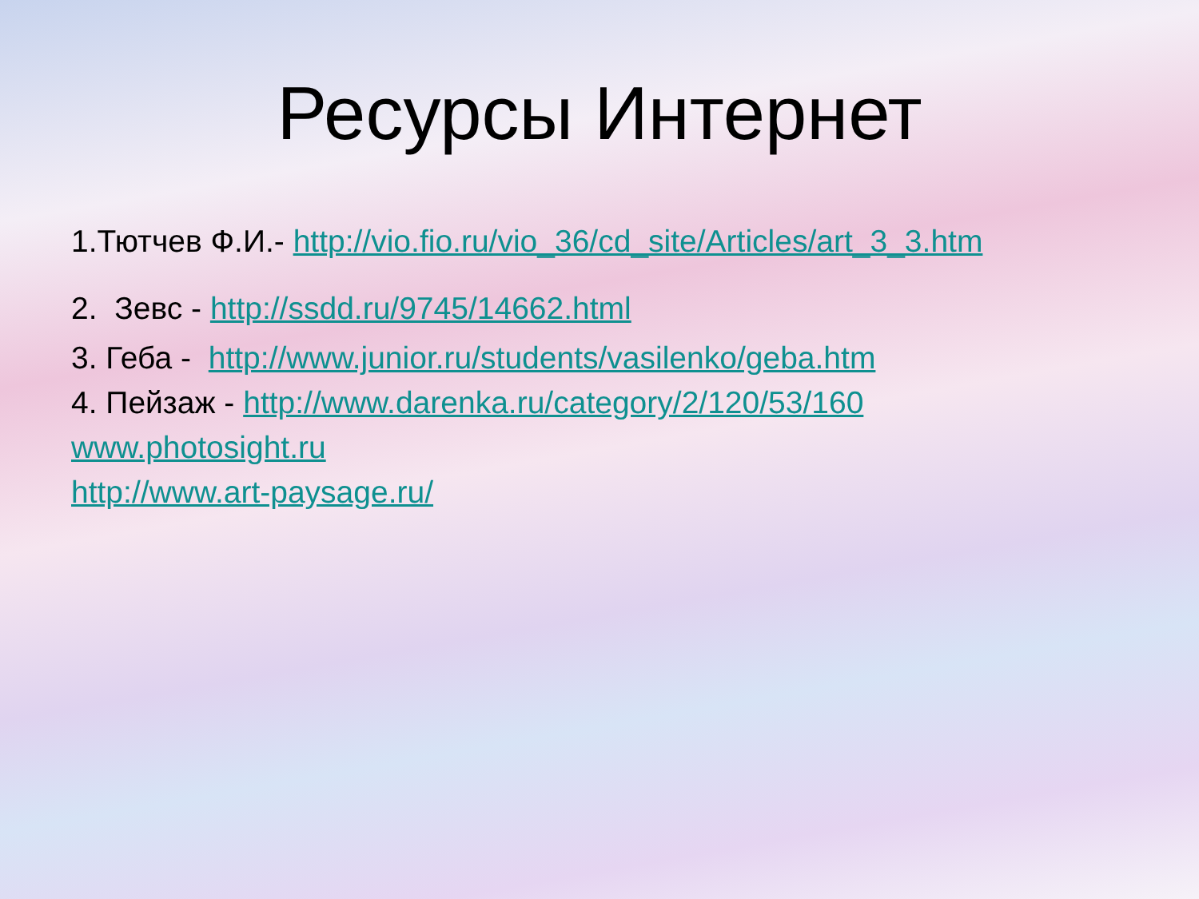Ресурсы Интернет
1.Тютчев Ф.И.- http://vio.fio.ru/vio_36/cd_site/Articles/art_3_3.htm
2. Зевс - http://ssdd.ru/9745/14662.html
3. Геба - http://www.junior.ru/students/vasilenko/geba.htm
4. Пейзаж - http://www.darenka.ru/category/2/120/53/160
www.photosight.ru
http://www.art-paysage.ru/